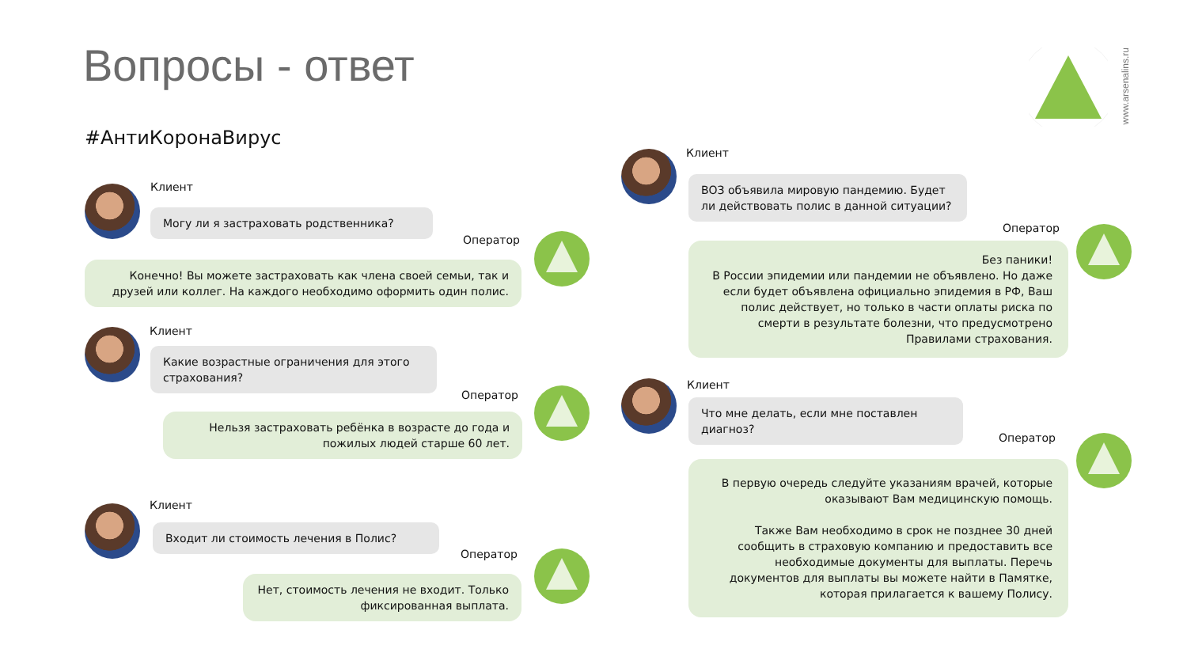Вопросы - ответ
#АнтиКоронаВирус
www.arsenalins.ru
Клиент
Могу ли я застраховать родственника?
Оператор
Конечно! Вы можете застраховать как члена своей семьи, так и друзей или коллег. На каждого необходимо оформить один полис.
Клиент
Какие возрастные ограничения для этого страхования?
Оператор
Нельзя застраховать ребёнка в возрасте до года и пожилых людей старше 60 лет.
Клиент
Входит ли стоимость лечения в Полис?
Оператор
Нет, стоимость лечения не входит. Только фиксированная выплата.
Клиент
ВОЗ объявила мировую пандемию. Будет ли действовать полис в данной ситуации?
Оператор
Без паники!
В России эпидемии или пандемии не объявлено. Но даже если будет объявлена официально эпидемия в РФ, Ваш полис действует, но только в части оплаты риска по смерти в результате болезни, что предусмотрено Правилами страхования.
Клиент
Что мне делать, если мне поставлен диагноз?
Оператор
В первую очередь следуйте указаниям врачей, которые оказывают Вам медицинскую помощь.
Также Вам необходимо в срок не позднее 30 дней сообщить в страховую компанию и предоставить все необходимые документы для выплаты. Перечь документов для выплаты вы можете найти в Памятке, которая прилагается к вашему Полису.